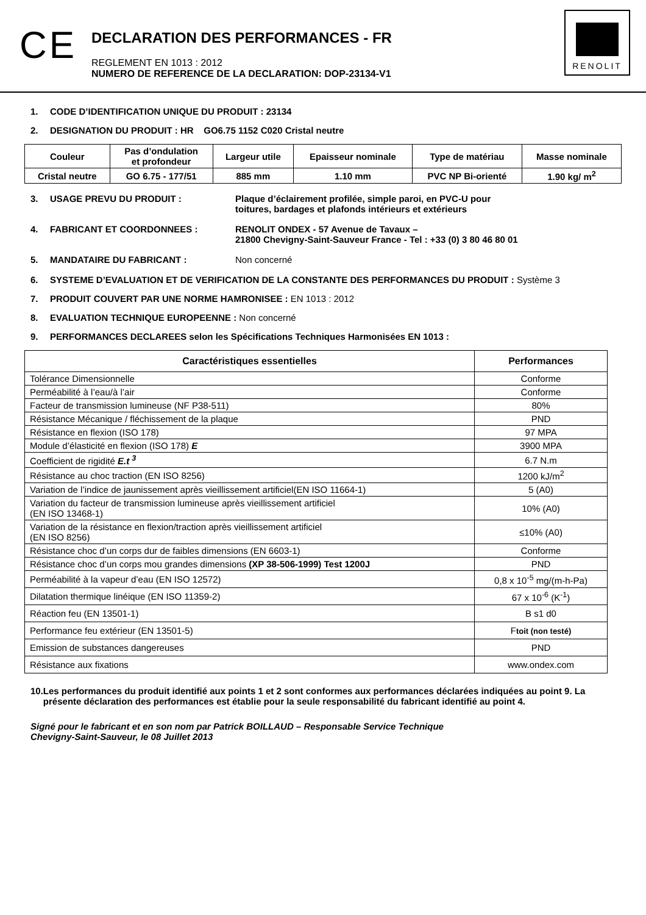CE
DECLARATION DES PERFORMANCES - FR
REGLEMENT EN 1013 : 2012
NUMERO DE REFERENCE DE LA DECLARATION: DOP-23134-V1
RENOLIT
1. CODE D’IDENTIFICATION UNIQUE DU PRODUIT : 23134
2. DESIGNATION DU PRODUIT : HR GO6.75 1152 C020 Cristal neutre
| Couleur | Pas d’ondulation et profondeur | Largeur utile | Epaisseur nominale | Type de matériau | Masse nominale |
| --- | --- | --- | --- | --- | --- |
| Cristal neutre | GO 6.75 - 177/51 | 885 mm | 1.10 mm | PVC NP Bi-orienté | 1.90 kg/ m<sup>2</sup> |
3. USAGE PREVU DU PRODUIT : Plaque d’éclairement profilée, simple paroi, en PVC-U pour
toitures, bardages et plafonds intérieurs et extérieurs
4. FABRICANT ET COORDONNEES : RENOLIT ONDEX - 57 Avenue de Tavaux –
21800 Chevigny-Saint-Sauveur France - Tel : +33 (0) 3 80 46 80 01
5. MANDATAIRE DU FABRICANT : Non concerné
6. SYSTEME D’EVALUATION ET DE VERIFICATION DE LA CONSTANTE DES PERFORMANCES DU PRODUIT : Système 3
7. PRODUIT COUVERT PAR UNE NORME HAMRONISEE : EN 1013 : 2012
8. EVALUATION TECHNIQUE EUROPEENNE : Non concerné
9. PERFORMANCES DECLAREES selon les Spécifications Techniques Harmonisées EN 1013 :
| Caractéristiques essentielles | Performances |
| --- | --- |
| Tolérance Dimensionnelle | Conforme |
| Perméabilité à l’eau/à l’air | Conforme |
| Facteur de transmission lumineuse (NF P38-511) | 80% |
| Résistance Mécanique / fléchissement de la plaque | PND |
| Résistance en flexion (ISO 178) | 97 MPA |
| Module d’élasticité en flexion (ISO 178) E | 3900 MPA |
| Coefficient de rigidité E.t <sup>3</sup> | 6.7 N.m |
| Résistance au choc traction (EN ISO 8256) | 1200 kJ/m<sup>2</sup> |
| Variation de l’indice de jaunissement après vieillissement artificiel(EN ISO 11664-1) | 5 (A0) |
| Variation du facteur de transmission lumineuse après vieillissement artificiel (EN ISO 13468-1) | 10% (A0) |
| Variation de la résistance en flexion/traction après vieillissement artificiel (EN ISO 8256) | ≤10% (A0) |
| Résistance choc d’un corps dur de faibles dimensions (EN 6603-1) | Conforme |
| Résistance choc d’un corps mou grandes dimensions (XP 38-506-1999) Test 1200J | PND |
| Perméabilité à la vapeur d’eau (EN ISO 12572) | 0,8 x 10<sup>-5</sup> mg/(m-h-Pa) |
| Dilatation thermique linéique (EN ISO 11359-2) | 67 x 10<sup>-6</sup> (K<sup>-1</sup>) |
| Réaction feu (EN 13501-1) | B s1 d0 |
| Performance feu extérieur (EN 13501-5) | F toit (non testé) |
| Emission de substances dangereuses | PND |
| Résistance aux fixations | www.ondex.com |
10. Les performances du produit identifié aux points 1 et 2 sont conformes aux performances déclarées indiquées au point 9. La présente déclaration des performances est établie pour la seule responsabilité du fabricant identifié au point 4.
Signé pour le fabricant et en son nom par Patrick BOILLAUD – Responsable Service Technique
Chevigny-Saint-Sauveur, le 08 Juillet 2013